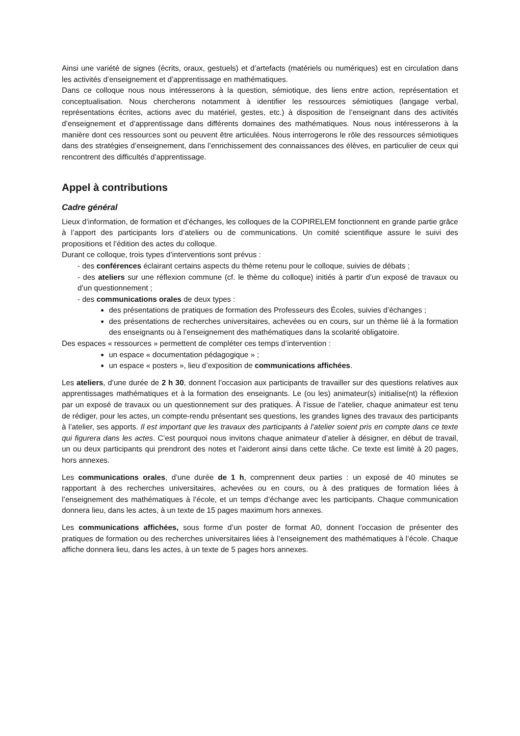Ainsi une variété de signes (écrits, oraux, gestuels) et d’artefacts (matériels ou numériques) est en circulation dans les activités d’enseignement et d’apprentissage en mathématiques.
Dans ce colloque nous nous intéresserons à la question, sémiotique, des liens entre action, représentation et conceptualisation. Nous chercherons notamment à identifier les ressources sémiotiques (langage verbal, représentations écrites, actions avec du matériel, gestes, etc.) à disposition de l’enseignant dans des activités d’enseignement et d’apprentissage dans différents domaines des mathématiques. Nous nous intéresserons à la manière dont ces ressources sont ou peuvent être articulées. Nous interrogerons le rôle des ressources sémiotiques dans des stratégies d’enseignement, dans l’enrichissement des connaissances des élèves, en particulier de ceux qui rencontrent des difficultés d’apprentissage.
Appel à contributions
Cadre général
Lieux d’information, de formation et d’échanges, les colloques de la COPIRELEM fonctionnent en grande partie grâce à l’apport des participants lors d’ateliers ou de communications. Un comité scientifique assure le suivi des propositions et l’édition des actes du colloque.
Durant ce colloque, trois types d’interventions sont prévus :
- des conférences éclairant certains aspects du thème retenu pour le colloque, suivies de débats ;
- des ateliers sur une réflexion commune (cf. le thème du colloque) initiés à partir d’un exposé de travaux ou d’un questionnement ;
- des communications orales de deux types :
des présentations de pratiques de formation des Professeurs des Écoles, suivies d’échanges ;
des présentations de recherches universitaires, achevées ou en cours, sur un thème lié à la formation des enseignants ou à l’enseignement des mathématiques dans la scolarité obligatoire.
Des espaces « ressources » permettent de compléter ces temps d’intervention :
un espace « documentation pédagogique » ;
un espace « posters », lieu d’exposition de communications affichées.
Les ateliers, d’une durée de 2 h 30, donnent l’occasion aux participants de travailler sur des questions relatives aux apprentissages mathématiques et à la formation des enseignants. Le (ou les) animateur(s) initialise(nt) la réflexion par un exposé de travaux ou un questionnement sur des pratiques. À l’issue de l’atelier, chaque animateur est tenu de rédiger, pour les actes, un compte-rendu présentant ses questions, les grandes lignes des travaux des participants à l’atelier, ses apports. Il est important que les travaux des participants à l’atelier soient pris en compte dans ce texte qui figurera dans les actes. C’est pourquoi nous invitons chaque animateur d’atelier à désigner, en début de travail, un ou deux participants qui prendront des notes et l’aideront ainsi dans cette tâche. Ce texte est limité à 20 pages, hors annexes.
Les communications orales, d’une durée de 1 h, comprennent deux parties : un exposé de 40 minutes se rapportant à des recherches universitaires, achevées ou en cours, ou à des pratiques de formation liées à l’enseignement des mathématiques à l’école, et un temps d’échange avec les participants. Chaque communication donnera lieu, dans les actes, à un texte de 15 pages maximum hors annexes.
Les communications affichées, sous forme d’un poster de format A0, donnent l’occasion de présenter des pratiques de formation ou des recherches universitaires liées à l’enseignement des mathématiques à l’école. Chaque affiche donnera lieu, dans les actes, à un texte de 5 pages hors annexes.